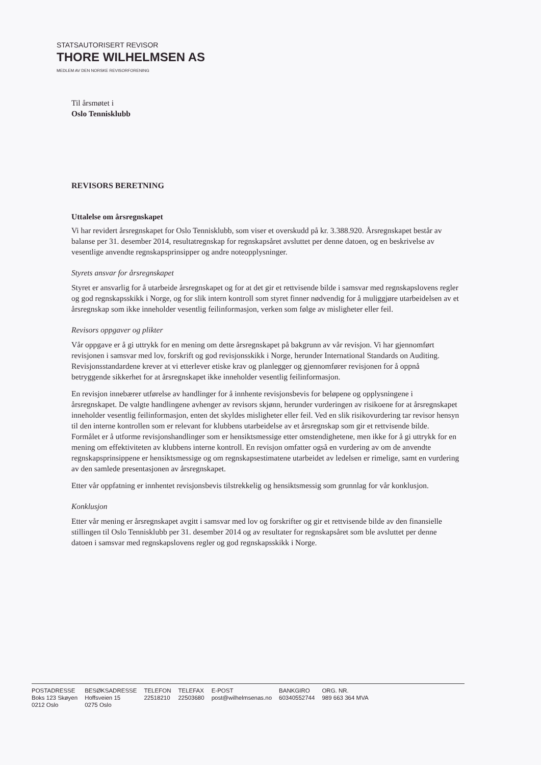STATSAUTORISERT REVISOR
THORE WILHELMSEN AS
MEDLEM AV DEN NORSKE REVISORFORENING
Til årsmøtet i
Oslo Tennisklubb
REVISORS BERETNING
Uttalelse om årsregnskapet
Vi har revidert årsregnskapet for Oslo Tennisklubb, som viser et overskudd på kr. 3.388.920. Årsregnskapet består av balanse per 31. desember 2014, resultatregnskap for regnskapsåret avsluttet per denne datoen, og en beskrivelse av vesentlige anvendte regnskapsprinsipper og andre noteopplysninger.
Styrets ansvar for årsregnskapet
Styret er ansvarlig for å utarbeide årsregnskapet og for at det gir et rettvisende bilde i samsvar med regnskapslovens regler og god regnskapsskikk i Norge, og for slik intern kontroll som styret finner nødvendig for å muliggjøre utarbeidelsen av et årsregnskap som ikke inneholder vesentlig feilinformasjon, verken som følge av misligheter eller feil.
Revisors oppgaver og plikter
Vår oppgave er å gi uttrykk for en mening om dette årsregnskapet på bakgrunn av vår revisjon. Vi har gjennomført revisjonen i samsvar med lov, forskrift og god revisjonsskikk i Norge, herunder International Standards on Auditing. Revisjonsstandardene krever at vi etterlever etiske krav og planlegger og gjennomfører revisjonen for å oppnå betryggende sikkerhet for at årsregnskapet ikke inneholder vesentlig feilinformasjon.
En revisjon innebærer utførelse av handlinger for å innhente revisjonsbevis for beløpene og opplysningene i årsregnskapet. De valgte handlingene avhenger av revisors skjønn, herunder vurderingen av risikoene for at årsregnskapet inneholder vesentlig feilinformasjon, enten det skyldes misligheter eller feil. Ved en slik risikovurdering tar revisor hensyn til den interne kontrollen som er relevant for klubbens utarbeidelse av et årsregnskap som gir et rettvisende bilde. Formålet er å utforme revisjonshandlinger som er hensiktsmessige etter omstendighetene, men ikke for å gi uttrykk for en mening om effektiviteten av klubbens interne kontroll. En revisjon omfatter også en vurdering av om de anvendte regnskapsprinsippene er hensiktsmessige og om regnskapsestimatene utarbeidet av ledelsen er rimelige, samt en vurdering av den samlede presentasjonen av årsregnskapet.
Etter vår oppfatning er innhentet revisjonsbevis tilstrekkelig og hensiktsmessig som grunnlag for vår konklusjon.
Konklusjon
Etter vår mening er årsregnskapet avgitt i samsvar med lov og forskrifter og gir et rettvisende bilde av den finansielle stillingen til Oslo Tennisklubb per 31. desember 2014 og av resultater for regnskapsåret som ble avsluttet per denne datoen i samsvar med regnskapslovens regler og god regnskapsskikk i Norge.
POSTADRESSE
Boks 123 Skøyen
0212 Oslo
BESØKSADRESSE
Hoffsveien 15
0275 Oslo
TELEFON
22518210
TELEFAX
22503680
E-POST
post@wilhelmsenas.no
BANKGIRO
60340552744
ORG. NR.
989 663 364 MVA